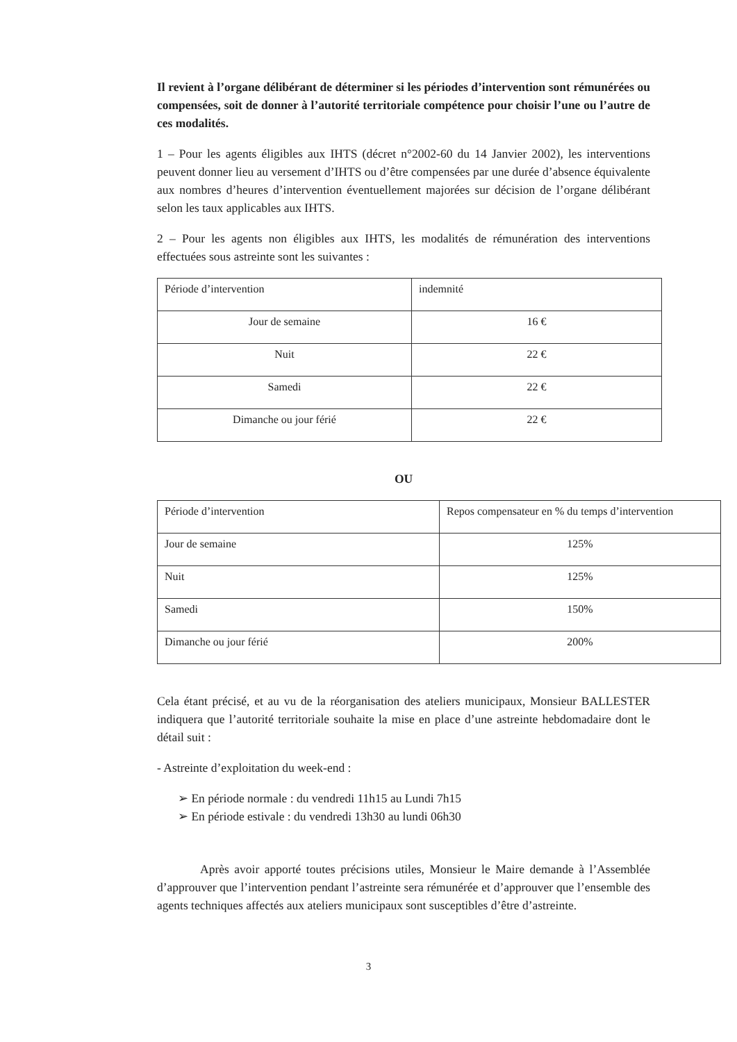Il revient à l’organe délibérant de déterminer si les périodes d’intervention sont rémunérées ou compensées, soit de donner à l’autorité territoriale compétence pour choisir l’une ou l’autre de ces modalités.
1 – Pour les agents éligibles aux IHTS (décret n°2002-60 du 14 Janvier 2002), les interventions peuvent donner lieu au versement d’IHTS ou d’être compensées par une durée d’absence équivalente aux nombres d’heures d’intervention éventuellement majorées sur décision de l’organe délibérant selon les taux applicables aux IHTS.
2 – Pour les agents non éligibles aux IHTS, les modalités de rémunération des interventions effectuées sous astreinte sont les suivantes :
| Période d’intervention | indemnité |
| Jour de semaine | 16 € |
| Nuit | 22 € |
| Samedi | 22 € |
| Dimanche ou jour férié | 22 € |
OU
| Période d’intervention | Repos compensateur en % du temps d’intervention |
| Jour de semaine | 125% |
| Nuit | 125% |
| Samedi | 150% |
| Dimanche ou jour férié | 200% |
Cela étant précisé, et au vu de la réorganisation des ateliers municipaux, Monsieur BALLESTER indiquera que l’autorité territoriale souhaite la mise en place d’une astreinte hebdomadaire dont le détail suit :
- Astreinte d’exploitation du week-end :
➢ En période normale : du vendredi 11h15 au Lundi 7h15
➢ En période estivale : du vendredi 13h30 au lundi 06h30
Après avoir apporté toutes précisions utiles, Monsieur le Maire demande à l’Assemblée d’approuver que l’intervention pendant l’astreinte sera rémunérée et d’approuver que l’ensemble des agents techniques affectés aux ateliers municipaux sont susceptibles d’être d’astreinte.
3